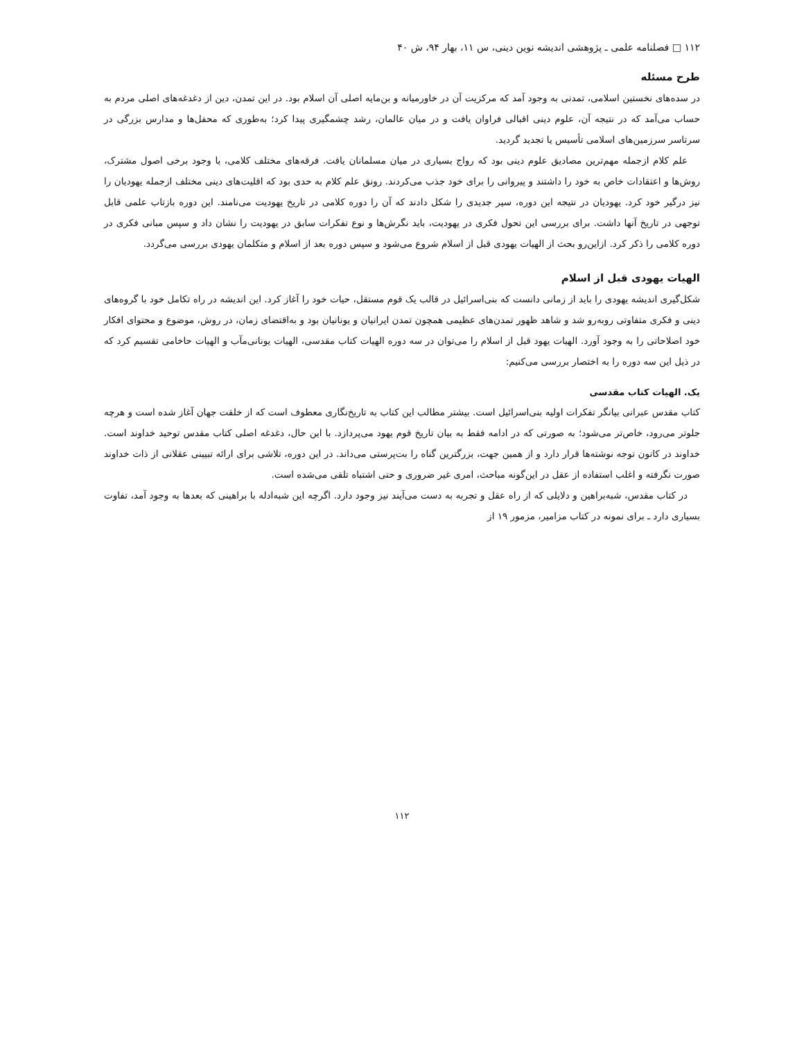۱۱۲ □ فصلنامه علمی ـ پژوهشی اندیشه نوین دینی، س ۱۱، بهار ۹۴، ش ۴۰
طرح مسئله
در سده‌های نخستین اسلامی، تمدنی به وجود آمد که مرکزیت آن در خاورمیانه و بن‌مایه اصلی آن اسلام بود. در این تمدن، دین از دغدغه‌های اصلی مردم به حساب می‌آمد که در نتیجه آن، علوم دینی اقبالی فراوان یافت و در میان عالمان، رشد چشمگیری پیدا کرد؛ به‌طوری که محفل‌ها و مدارس بزرگی در سرتاسر سرزمین‌های اسلامی تأسیس یا تجدید گردید.
علم کلام ازجمله مهم‌ترین مصادیق علوم دینی بود که رواج بسیاری در میان مسلمانان یافت. فرقه‌های مختلف کلامی، با وجود برخی اصول مشترک، روش‌ها و اعتقادات خاص به خود را داشتند و پیروانی را برای خود جذب می‌کردند. رونق علم کلام به حدی بود که اقلیت‌های دینی مختلف ازجمله یهودیان را نیز درگیر خود کرد. یهودیان در نتیجه این دوره، سیر جدیدی را شکل دادند که آن را دوره کلامی در تاریخ یهودیت می‌نامند. این دوره بازتاب علمی قابل توجهی در تاریخ آنها داشت. برای بررسی این تحول فکری در یهودیت، باید نگرش‌ها و نوع تفکرات سابق در یهودیت را نشان داد و سپس مبانی فکری در دوره کلامی را ذکر کرد. ازاین‌رو بحث از الهیات یهودی قبل از اسلام شروع می‌شود و سپس دوره بعد از اسلام و متکلمان یهودی بررسی می‌گردد.
الهیات یهودی قبل از اسلام
شکل‌گیری اندیشه یهودی را باید از زمانی دانست که بنی‌اسرائیل در قالب یک قوم مستقل، حیات خود را آغاز کرد. این اندیشه در راه تکامل خود با گروه‌های دینی و فکری متفاوتی روبه‌رو شد و شاهد ظهور تمدن‌های عظیمی همچون تمدن ایرانیان و یونانیان بود و به‌اقتضای زمان، در روش، موضوع و محتوای افکار خود اصلاحاتی را به وجود آورد. الهیات یهود قبل از اسلام را می‌توان در سه دوره الهیات کتاب مقدسی، الهیات یونانی‌مآب و الهیات حاخامی تقسیم کرد که در ذیل این سه دوره را به اختصار بررسی می‌کنیم:
یک. الهیات کتاب مقدسی
کتاب مقدس عبرانی بیانگر تفکرات اولیه بنی‌اسرائیل است. بیشتر مطالب این کتاب به تاریخ‌نگاری معطوف است که از خلقت جهان آغاز شده است و هرچه جلوتر می‌رود، خاص‌تر می‌شود؛ به صورتی که در ادامه فقط به بیان تاریخ قوم یهود می‌پردازد. با این حال، دغدغه اصلی کتاب مقدس توحید خداوند است. خداوند در کانون توجه نوشته‌ها قرار دارد و از همین جهت، بزرگترین گناه را بت‌پرستی می‌داند. در این دوره، تلاشی برای ارائه تبیینی عقلانی از ذات خداوند صورت نگرفته و اغلب استفاده از عقل در این‌گونه مباحث، امری غیر ضروری و حتی اشتباه تلقی می‌شده است.
در کتاب مقدس، شبه‌براهین و دلایلی که از راه عقل و تجربه به دست می‌آیند نیز وجود دارد. اگرچه این شبه‌ادله با براهینی که بعدها به وجود آمد، تفاوت بسیاری دارد ـ برای نمونه در کتاب مزامیر، مزمور ۱۹ از
۱۱۲